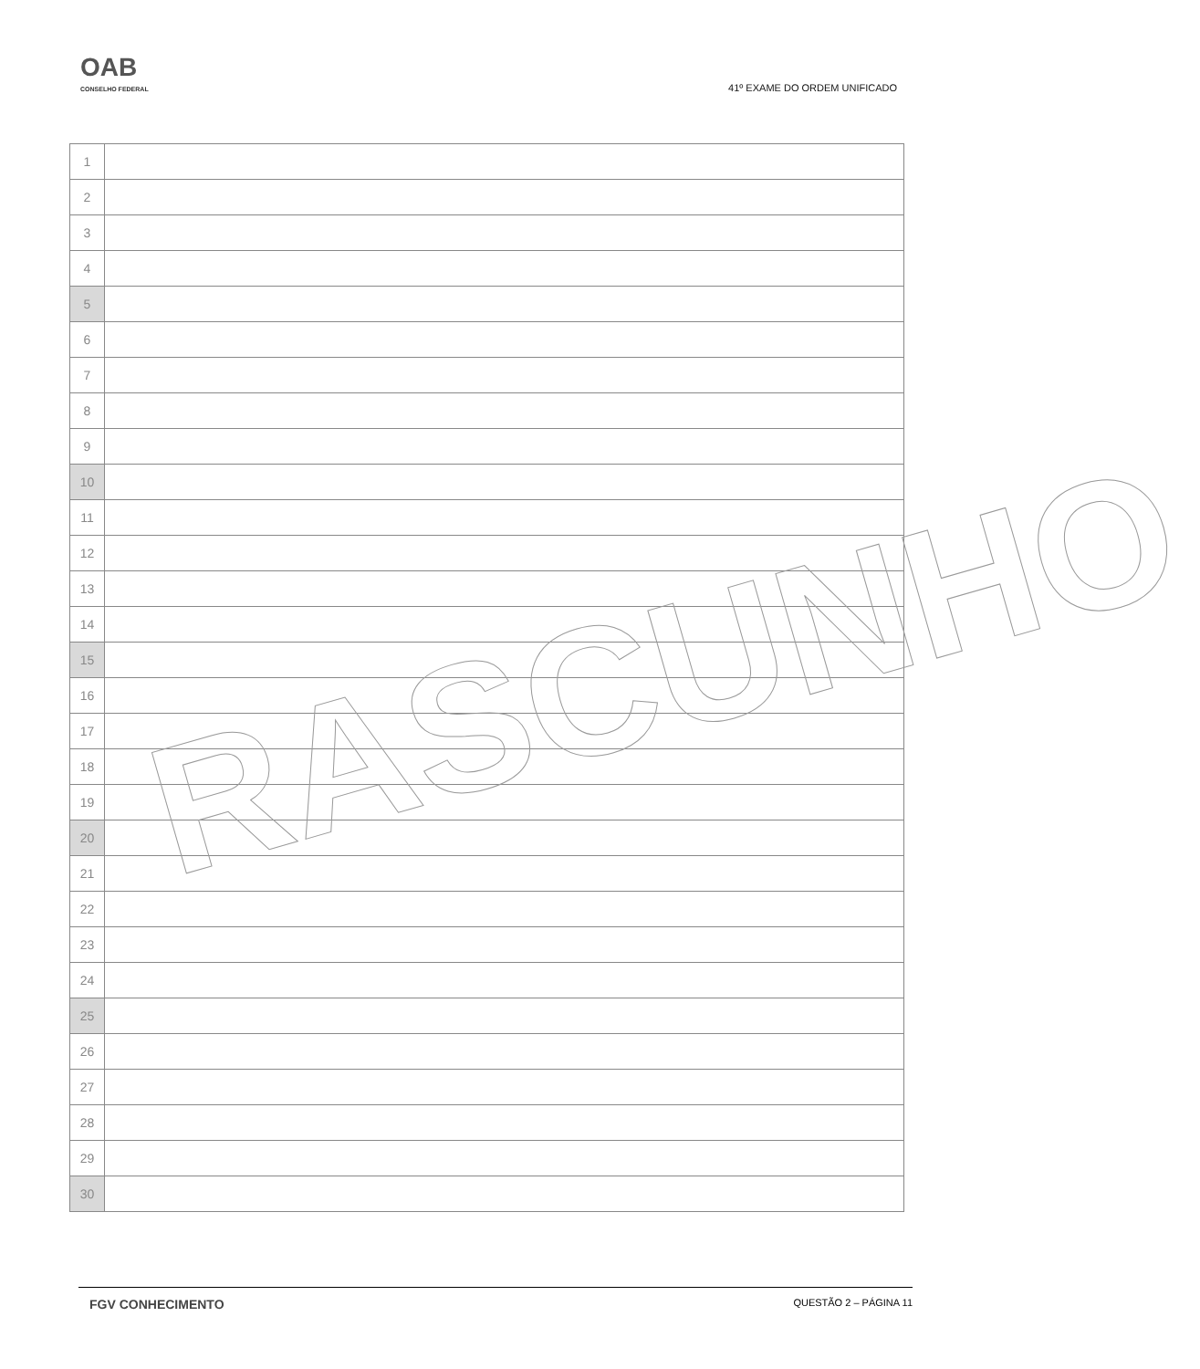OAB
CONSELHO FEDERAL
41º EXAME DO ORDEM UNIFICADO
| 1 | |
| 2 | |
| 3 | |
| 4 | |
| 5 | |
| 6 | |
| 7 | |
| 8 | |
| 9 | |
| 10 | |
| 11 | |
| 12 | |
| 13 | |
| 14 | |
| 15 | |
| 16 | |
| 17 | |
| 18 | |
| 19 | |
| 20 | |
| 21 | |
| 22 | |
| 23 | |
| 24 | |
| 25 | |
| 26 | |
| 27 | |
| 28 | |
| 29 | |
| 30 | |
RASCUNHO
FGV CONHECIMENTO QUESTÃO 2 – PÁGINA 11